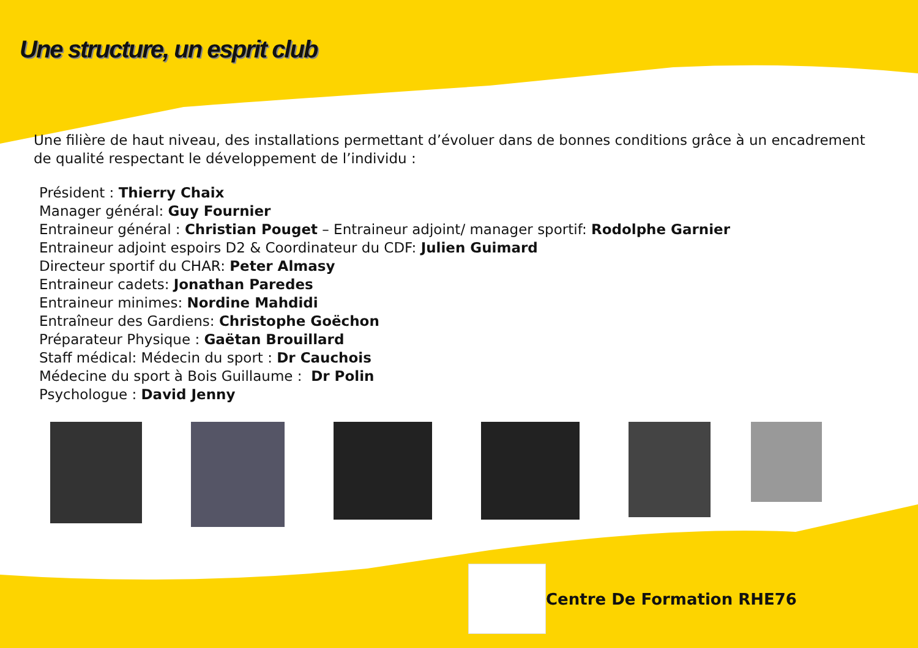Une structure, un esprit club
Une filière de haut niveau, des installations permettant d’évoluer dans de bonnes conditions grâce à un encadrement de qualité respectant le développement de l’individu :
Président : Thierry Chaix
Manager général: Guy Fournier
Entraineur général : Christian Pouget – Entraineur adjoint/ manager sportif: Rodolphe Garnier
Entraineur adjoint espoirs D2 & Coordinateur du CDF: Julien Guimard
Directeur sportif du CHAR: Peter Almasy
Entraineur cadets: Jonathan Paredes
Entraineur minimes: Nordine Mahdidi
Entraîneur des Gardiens: Christophe Goëchon
Préparateur Physique : Gaëtan Brouillard
Staff médical: Médecin du sport : Dr Cauchois
Médecine du sport à Bois Guillaume : Dr Polin
Psychologue : David Jenny
Centre De Formation RHE76